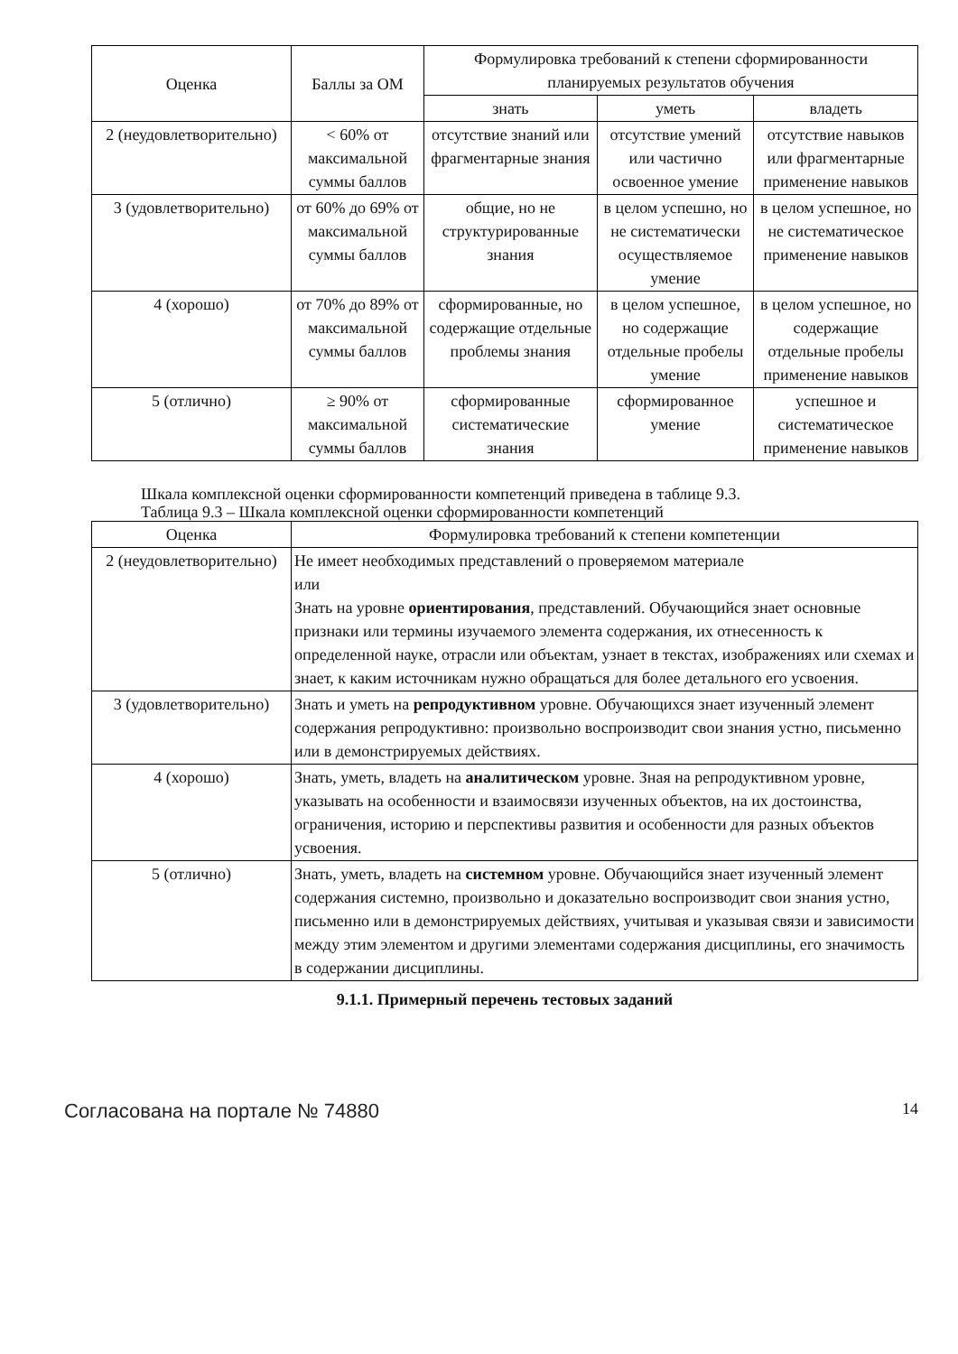| Оценка | Баллы за ОМ | Формулировка требований к степени сформированности планируемых результатов обучения | | |
| --- | --- | --- | --- | --- |
| | | знать | уметь | владеть |
| 2 (неудовлетворительно) | < 60% от максимальной суммы баллов | отсутствие знаний или фрагментарные знания | отсутствие умений или частично освоенное умение | отсутствие навыков или фрагментарные применение навыков |
| 3 (удовлетворительно) | от 60% до 69% от максимальной суммы баллов | общие, но не структурированные знания | в целом успешно, но не систематически осуществляемое умение | в целом успешное, но не систематическое применение навыков |
| 4 (хорошо) | от 70% до 89% от максимальной суммы баллов | сформированные, но содержащие отдельные проблемы знания | в целом успешное, но содержащие отдельные пробелы умение | в целом успешное, но содержащие отдельные пробелы применение навыков |
| 5 (отлично) | ≥ 90% от максимальной суммы баллов | сформированные систематические знания | сформированное умение | успешное и систематическое применение навыков |
Шкала комплексной оценки сформированности компетенций приведена в таблице 9.3.
Таблица 9.3 – Шкала комплексной оценки сформированности компетенций
| Оценка | Формулировка требований к степени компетенции |
| --- | --- |
| 2 (неудовлетворительно) | Не имеет необходимых представлений о проверяемом материале или Знать на уровне ориентирования , представлений. Обучающийся знает основные признаки или термины изучаемого элемента содержания, их отнесенность к определенной науке, отрасли или объектам, узнает в текстах, изображениях или схемах и знает, к каким источникам нужно обращаться для более детального его усвоения. |
| 3 (удовлетворительно) | Знать и уметь на репродуктивном уровне. Обучающихся знает изученный элемент содержания репродуктивно: произвольно воспроизводит свои знания устно, письменно или в демонстрируемых действиях. |
| 4 (хорошо) | Знать, уметь, владеть на аналитическом уровне. Зная на репродуктивном уровне, указывать на особенности и взаимосвязи изученных объектов, на их достоинства, ограничения, историю и перспективы развития и особенности для разных объектов усвоения. |
| 5 (отлично) | Знать, уметь, владеть на системном уровне. Обучающийся знает изученный элемент содержания системно, произвольно и доказательно воспроизводит свои знания устно, письменно или в демонстрируемых действиях, учитывая и указывая связи и зависимости между этим элементом и другими элементами содержания дисциплины, его значимость в содержании дисциплины. |
9.1.1. Примерный перечень тестовых заданий
Согласована на портале № 74880 14